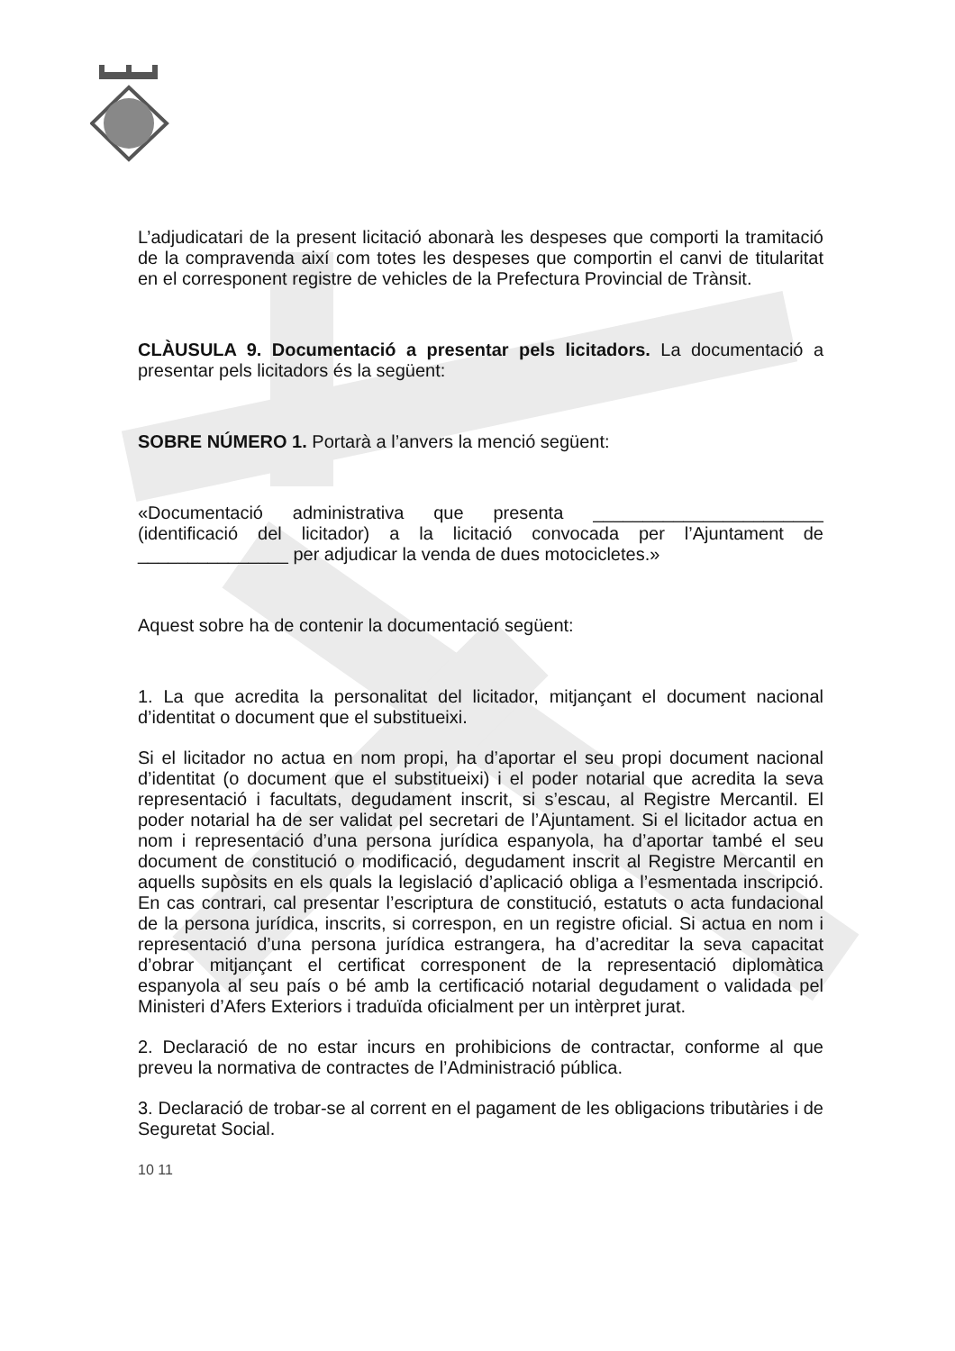L’adjudicatari de la present licitació abonarà les despeses que comporti la tramitació de la compravenda així com totes les despeses que comportin el canvi de titularitat en el corresponent registre de vehicles de la Prefectura Provincial de Trànsit.
CLÀUSULA 9. Documentació a presentar pels licitadors. La documentació a presentar pels licitadors és la següent:
SOBRE NÚMERO 1. Portarà a l’anvers la menció següent:
«Documentació administrativa que presenta _______________________ (identificació del licitador) a la licitació convocada per l’Ajuntament de _______________ per adjudicar la venda de dues motocicletes.»
Aquest sobre ha de contenir la documentació següent:
1. La que acredita la personalitat del licitador, mitjançant el document nacional d’identitat o document que el substitueixi.
Si el licitador no actua en nom propi, ha d’aportar el seu propi document nacional d’identitat (o document que el substitueixi) i el poder notarial que acredita la seva representació i facultats, degudament inscrit, si s’escau, al Registre Mercantil. El poder notarial ha de ser validat pel secretari de l’Ajuntament. Si el licitador actua en nom i representació d’una persona jurídica espanyola, ha d’aportar també el seu document de constitució o modificació, degudament inscrit al Registre Mercantil en aquells supòsits en els quals la legislació d’aplicació obliga a l’esmentada inscripció. En cas contrari, cal presentar l’escriptura de constitució, estatuts o acta fundacional de la persona jurídica, inscrits, si correspon, en un registre oficial. Si actua en nom i representació d’una persona jurídica estrangera, ha d’acreditar la seva capacitat d’obrar mitjançant el certificat corresponent de la representació diplomàtica espanyola al seu país o bé amb la certificació notarial degudament o validada pel Ministeri d’Afers Exteriors i traduïda oficialment per un intèrpret jurat.
2. Declaració de no estar incurs en prohibicions de contractar, conforme al que preveu la normativa de contractes de l’Administració pública.
3. Declaració de trobar-se al corrent en el pagament de les obligacions tributàries i de Seguretat Social.
10 11